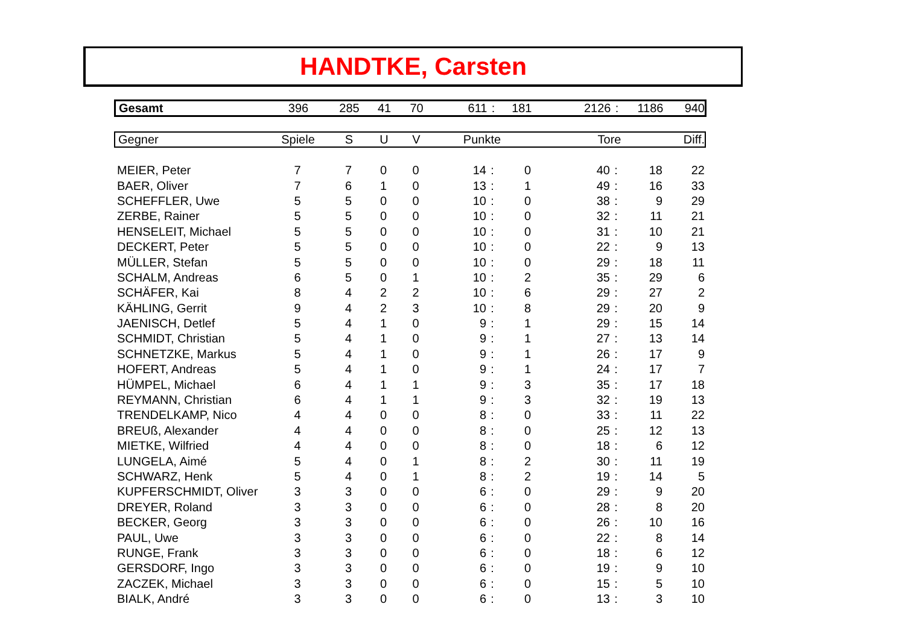HANDTKE, Carsten
| Gesamt | 396 | 285 | 41 | 70 | 611 | : | 181 | 2126 | : | 1186 | 940 |
| Gegner | Spiele | S | U | V | Punkte | Tore | Diff. |
| --- | --- | --- | --- | --- | --- | --- | --- |
| MEIER, Peter | 7 | 7 | 0 | 0 | 14 | : | 0 | 40 | : | 18 | 22 |
| BAER, Oliver | 7 | 6 | 1 | 0 | 13 | : | 1 | 49 | : | 16 | 33 |
| SCHEFFLER, Uwe | 5 | 5 | 0 | 0 | 10 | : | 0 | 38 | : | 9 | 29 |
| ZERBE, Rainer | 5 | 5 | 0 | 0 | 10 | : | 0 | 32 | : | 11 | 21 |
| HENSELEIT, Michael | 5 | 5 | 0 | 0 | 10 | : | 0 | 31 | : | 10 | 21 |
| DECKERT, Peter | 5 | 5 | 0 | 0 | 10 | : | 0 | 22 | : | 9 | 13 |
| MÜLLER, Stefan | 5 | 5 | 0 | 0 | 10 | : | 0 | 29 | : | 18 | 11 |
| SCHALM, Andreas | 6 | 5 | 0 | 1 | 10 | : | 2 | 35 | : | 29 | 6 |
| SCHÄFER, Kai | 8 | 4 | 2 | 2 | 10 | : | 6 | 29 | : | 27 | 2 |
| KÄHLING, Gerrit | 9 | 4 | 2 | 3 | 10 | : | 8 | 29 | : | 20 | 9 |
| JAENISCH, Detlef | 5 | 4 | 1 | 0 | 9 | : | 1 | 29 | : | 15 | 14 |
| SCHMIDT, Christian | 5 | 4 | 1 | 0 | 9 | : | 1 | 27 | : | 13 | 14 |
| SCHNETZKE, Markus | 5 | 4 | 1 | 0 | 9 | : | 1 | 26 | : | 17 | 9 |
| HOFERT, Andreas | 5 | 4 | 1 | 0 | 9 | : | 1 | 24 | : | 17 | 7 |
| HÜMPEL, Michael | 6 | 4 | 1 | 1 | 9 | : | 3 | 35 | : | 17 | 18 |
| REYMANN, Christian | 6 | 4 | 1 | 1 | 9 | : | 3 | 32 | : | 19 | 13 |
| TRENDELKAMP, Nico | 4 | 4 | 0 | 0 | 8 | : | 0 | 33 | : | 11 | 22 |
| BREUß, Alexander | 4 | 4 | 0 | 0 | 8 | : | 0 | 25 | : | 12 | 13 |
| MIETKE, Wilfried | 4 | 4 | 0 | 0 | 8 | : | 0 | 18 | : | 6 | 12 |
| LUNGELA, Aimé | 5 | 4 | 0 | 1 | 8 | : | 2 | 30 | : | 11 | 19 |
| SCHWARZ, Henk | 5 | 4 | 0 | 1 | 8 | : | 2 | 19 | : | 14 | 5 |
| KUPFERSCHMIDT, Oliver | 3 | 3 | 0 | 0 | 6 | : | 0 | 29 | : | 9 | 20 |
| DREYER, Roland | 3 | 3 | 0 | 0 | 6 | : | 0 | 28 | : | 8 | 20 |
| BECKER, Georg | 3 | 3 | 0 | 0 | 6 | : | 0 | 26 | : | 10 | 16 |
| PAUL, Uwe | 3 | 3 | 0 | 0 | 6 | : | 0 | 22 | : | 8 | 14 |
| RUNGE, Frank | 3 | 3 | 0 | 0 | 6 | : | 0 | 18 | : | 6 | 12 |
| GERSDORF, Ingo | 3 | 3 | 0 | 0 | 6 | : | 0 | 19 | : | 9 | 10 |
| ZACZEK, Michael | 3 | 3 | 0 | 0 | 6 | : | 0 | 15 | : | 5 | 10 |
| BIALK, André | 3 | 3 | 0 | 0 | 6 | : | 0 | 13 | : | 3 | 10 |